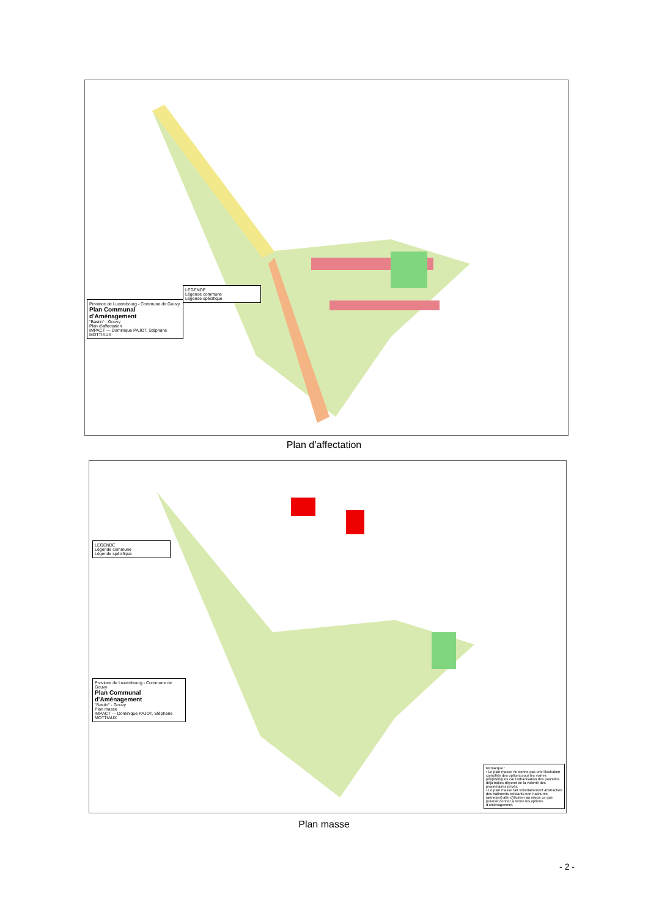Province de Luxembourg - Commune de Gouvy
Plan Communal d'Aménagement
"Bastin" - Gouvy
Plan d'affectation
IMPACT — Dominique PAJOT, Stéphane MOTTIAUX
LEGENDE
Légende commune
Légende spécifique
Plan d’affectation
LEGENDE
Légende commune
Légende spécifique
Province de Luxembourg - Commune de Gouvy
Plan Communal d'Aménagement
"Bastin" - Gouvy
Plan masse
IMPACT — Dominique PAJOT, Stéphane MOTTIAUX
Remarque :
• Le plan masse ne donne pas une illustration complète des options pour les voiries périphériques car l'urbanisation des parcelles déjà bâties dépend de la volonté des propriétaires privés.
• Le plan masse fait volontairement abstraction des bâtiments existants non hachurés (annexes) afin d'illustrer au mieux ce que pourrait donner à terme les options d'aménagement.
Plan masse
- 2 -